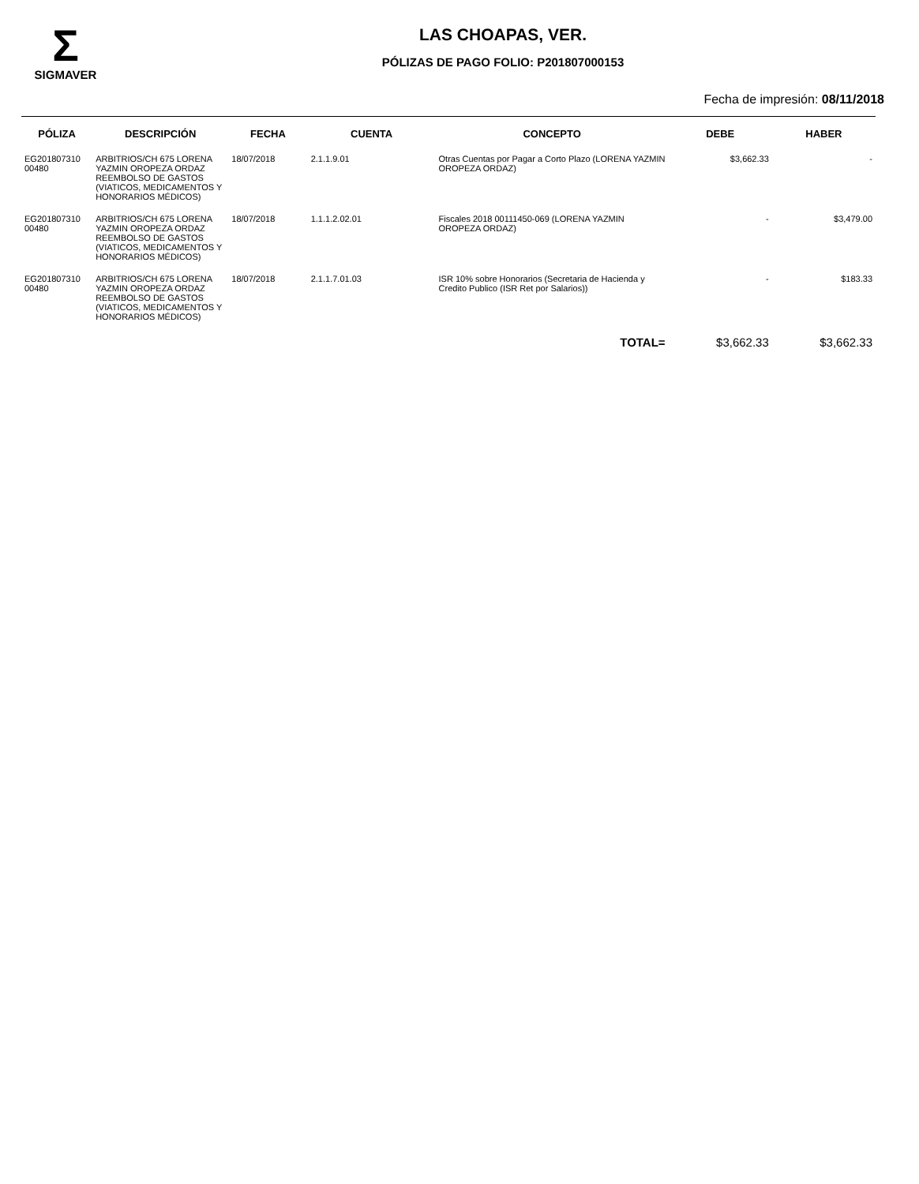Σ
SIGMAVER
LAS CHOAPAS, VER.
PÓLIZAS DE PAGO FOLIO: P201807000153
Fecha de impresión: 08/11/2018
| PÓLIZA | DESCRIPCIÓN | FECHA | CUENTA | CONCEPTO | DEBE | HABER |
| --- | --- | --- | --- | --- | --- | --- |
| EG201807310 00480 | ARBITRIOS/CH 675 LORENA YAZMIN OROPEZA ORDAZ REEMBOLSO DE GASTOS (VIATICOS, MEDICAMENTOS Y HONORARIOS MÉDICOS) | 18/07/2018 | 2.1.1.9.01 | Otras Cuentas por Pagar a Corto Plazo (LORENA YAZMIN OROPEZA ORDAZ) | $3,662.33 | - |
| EG201807310 00480 | ARBITRIOS/CH 675 LORENA YAZMIN OROPEZA ORDAZ REEMBOLSO DE GASTOS (VIATICOS, MEDICAMENTOS Y HONORARIOS MÉDICOS) | 18/07/2018 | 1.1.1.2.02.01 | Fiscales 2018 00111450-069 (LORENA YAZMIN OROPEZA ORDAZ) | - | $3,479.00 |
| EG201807310 00480 | ARBITRIOS/CH 675 LORENA YAZMIN OROPEZA ORDAZ REEMBOLSO DE GASTOS (VIATICOS, MEDICAMENTOS Y HONORARIOS MÉDICOS) | 18/07/2018 | 2.1.1.7.01.03 | ISR 10% sobre Honorarios (Secretaria de Hacienda y Credito Publico (ISR Ret por Salarios)) | - | $183.33 |
| | | | | TOTAL= | $3,662.33 | $3,662.33 |